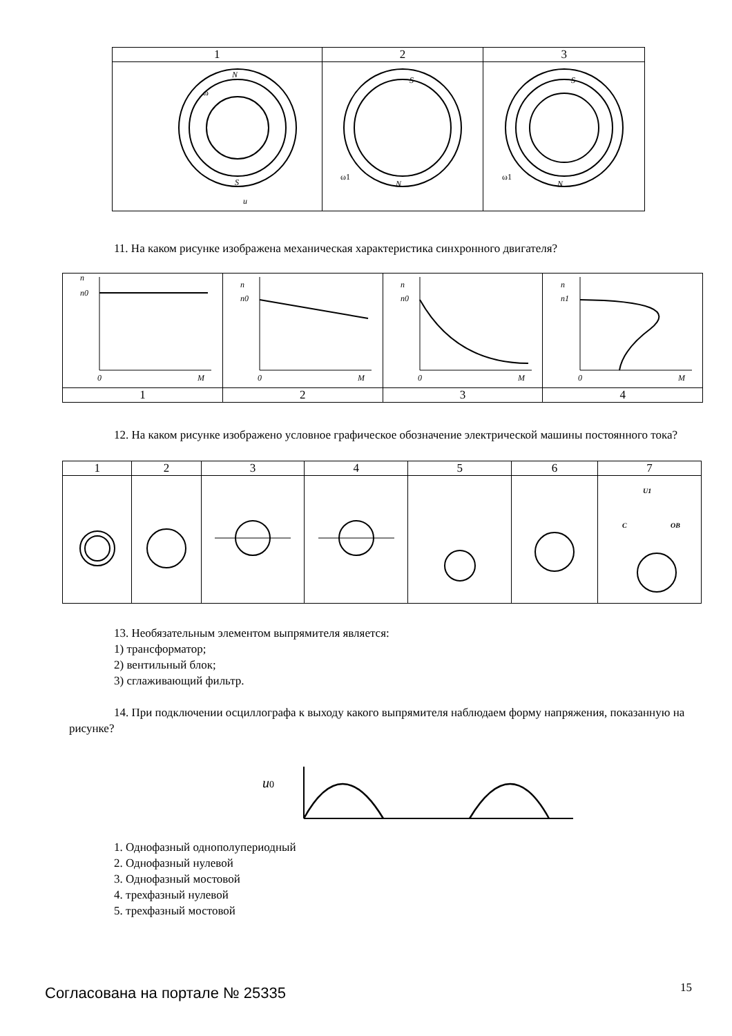| 1 | 2 | 3 |
| N S u ω | S N ω1 | S N ω1 |
11. На каком рисунке изображена механическая характеристика синхронного двигателя?
| n n0 0 M | n n0 0 M | n n0 0 M | n n1 0 M |
| 1 | 2 | 3 | 4 |
12. На каком рисунке изображено условное графическое обозначение электрической машины постоянного тока?
| 1 | 2 | 3 | 4 | 5 | 6 | 7 |
| | | | | | | C U1 OB |
13. Необязательным элементом выпрямителя является:
1) трансформатор;
2) вентильный блок;
3) сглаживающий фильтр.
14. При подключении осциллографа к выходу какого выпрямителя наблюдаем форму напряжения, показанную на рисунке?
u0
1. Однофазный однополупериодный
2. Однофазный нулевой
3. Однофазный мостовой
4. трехфазный нулевой
5. трехфазный мостовой
Согласована на портале № 25335 15